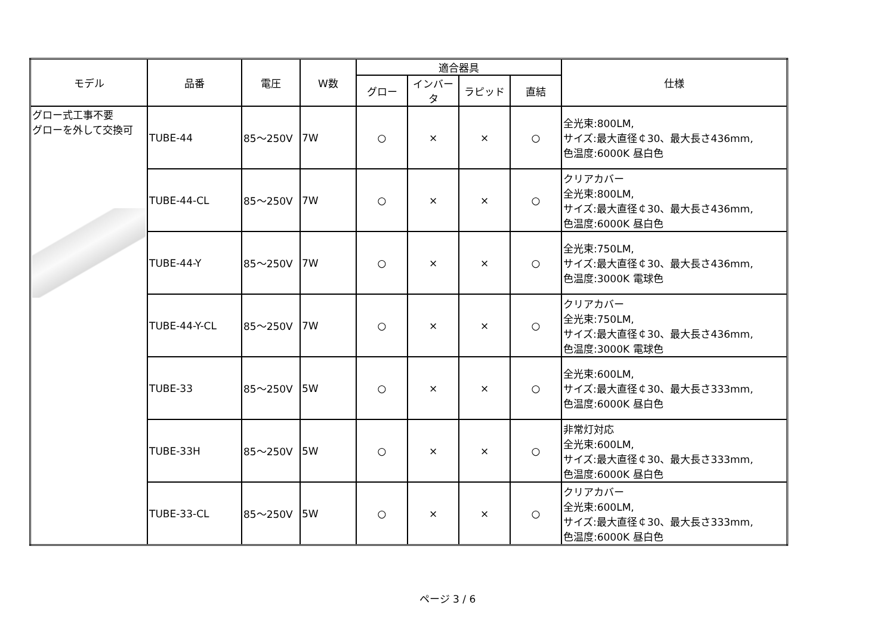| モデル | 品番 | 電圧 | W数 | 適合器具 | | | | 仕様 |
| --- | --- | --- | --- | --- | --- | --- | --- | --- |
| | | | | グロー | インバータ | ラピッド | 直結 | |
| グロー式工事不要 グローを外して交換可 | TUBE-44 | 85～250V | 7W | ○ | × | × | ○ | 全光束:800LM, サイズ:最大直径￠30、最大長さ436mm, 色温度:6000K 昼白色 |
| | TUBE-44-CL | 85～250V | 7W | ○ | × | × | ○ | クリアカバー 全光束:800LM, サイズ:最大直径￠30、最大長さ436mm, 色温度:6000K 昼白色 |
| | TUBE-44-Y | 85～250V | 7W | ○ | × | × | ○ | 全光束:750LM, サイズ:最大直径￠30、最大長さ436mm, 色温度:3000K 電球色 |
| | TUBE-44-Y-CL | 85～250V | 7W | ○ | × | × | ○ | クリアカバー 全光束:750LM, サイズ:最大直径￠30、最大長さ436mm, 色温度:3000K 電球色 |
| | TUBE-33 | 85～250V | 5W | ○ | × | × | ○ | 全光束:600LM, サイズ:最大直径￠30、最大長さ333mm, 色温度:6000K 昼白色 |
| | TUBE-33H | 85～250V | 5W | ○ | × | × | ○ | 非常灯対応 全光束:600LM, サイズ:最大直径￠30、最大長さ333mm, 色温度:6000K 昼白色 |
| | TUBE-33-CL | 85～250V | 5W | ○ | × | × | ○ | クリアカバー 全光束:600LM, サイズ:最大直径￠30、最大長さ333mm, 色温度:6000K 昼白色 |
ページ 3 / 6